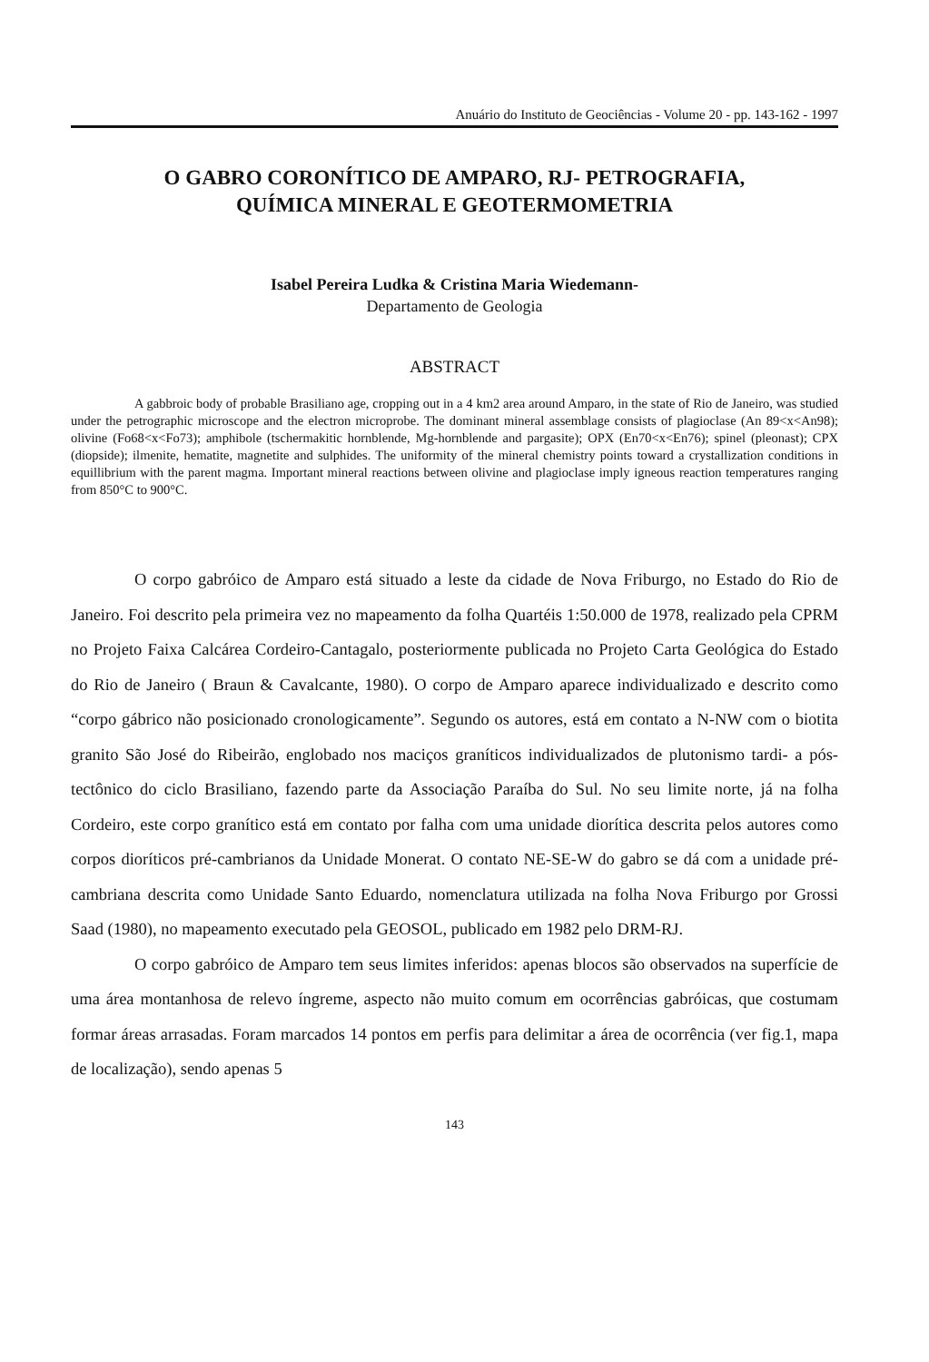Anuário do Instituto de Geociências - Volume 20 - pp. 143-162 - 1997
O GABRO CORONÍTICO DE AMPARO, RJ- PETROGRAFIA,
QUÍMICA MINERAL E GEOTERMOMETRIA
Isabel Pereira Ludka & Cristina Maria Wiedemann-
Departamento de Geologia
ABSTRACT
A gabbroic body of probable Brasiliano age, cropping out in a 4 km2 area around Amparo, in the state of Rio de Janeiro, was studied under the petrographic microscope and the electron microprobe. The dominant mineral assemblage consists of plagioclase (An 89<x<An98); olivine (Fo68<x<Fo73); amphibole (tschermakitic hornblende, Mg-hornblende and pargasite); OPX (En70<x<En76); spinel (pleonast); CPX (diopside); ilmenite, hematite, magnetite and sulphides. The uniformity of the mineral chemistry points toward a crystallization conditions in equillibrium with the parent magma. Important mineral reactions between olivine and plagioclase imply igneous reaction temperatures ranging from 850°C to 900°C.
O corpo gabróico de Amparo está situado a leste da cidade de Nova Friburgo, no Estado do Rio de Janeiro. Foi descrito pela primeira vez no mapeamento da folha Quartéis 1:50.000 de 1978, realizado pela CPRM no Projeto Faixa Calcárea Cordeiro-Cantagalo, posteriormente publicada no Projeto Carta Geológica do Estado do Rio de Janeiro ( Braun & Cavalcante, 1980). O corpo de Amparo aparece individualizado e descrito como “corpo gábrico não posicionado cronologicamente”. Segundo os autores, está em contato a N-NW com o biotita granito São José do Ribeirão, englobado nos maciços graníticos individualizados de plutonismo tardi- a pós-tectônico do ciclo Brasiliano, fazendo parte da Associação Paraíba do Sul. No seu limite norte, já na folha Cordeiro, este corpo granítico está em contato por falha com uma unidade diorítica descrita pelos autores como corpos dioríticos pré-cambrianos da Unidade Monerat. O contato NE-SE-W do gabro se dá com a unidade pré-cambriana descrita como Unidade Santo Eduardo, nomenclatura utilizada na folha Nova Friburgo por Grossi Saad (1980), no mapeamento executado pela GEOSOL, publicado em 1982 pelo DRM-RJ.
O corpo gabróico de Amparo tem seus limites inferidos: apenas blocos são observados na superfície de uma área montanhosa de relevo íngreme, aspecto não muito comum em ocorrências gabróicas, que costumam formar áreas arrasadas. Foram marcados 14 pontos em perfis para delimitar a área de ocorrência (ver fig.1, mapa de localização), sendo apenas 5
143